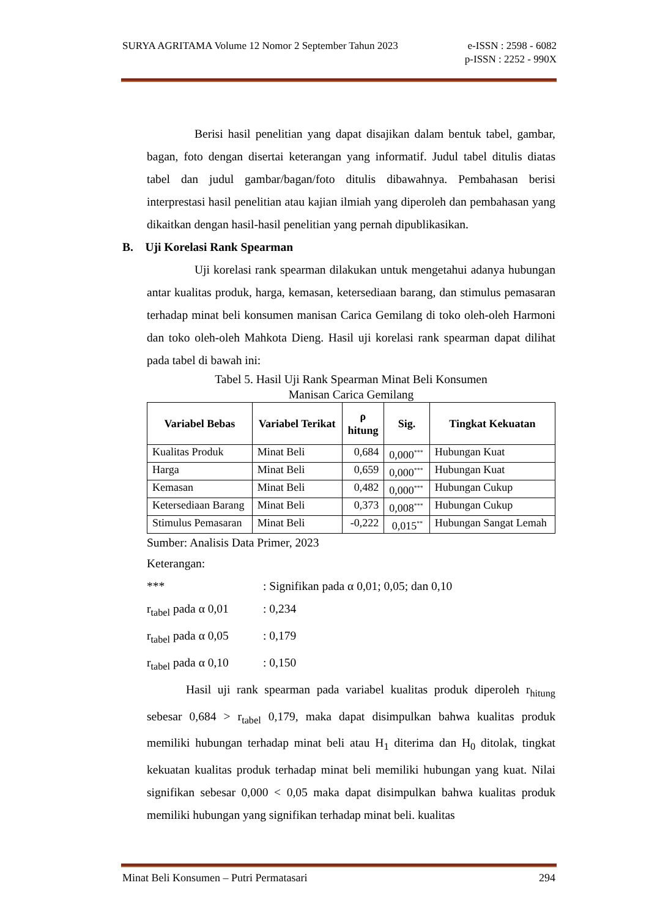SURYA AGRITAMA Volume 12 Nomor 2 September Tahun 2023 e-ISSN : 2598 - 6082
p-ISSN : 2252 - 990X
Berisi hasil penelitian yang dapat disajikan dalam bentuk tabel, gambar, bagan, foto dengan disertai keterangan yang informatif. Judul tabel ditulis diatas tabel dan judul gambar/bagan/foto ditulis dibawahnya. Pembahasan berisi interprestasi hasil penelitian atau kajian ilmiah yang diperoleh dan pembahasan yang dikaitkan dengan hasil-hasil penelitian yang pernah dipublikasikan.
B. Uji Korelasi Rank Spearman
Uji korelasi rank spearman dilakukan untuk mengetahui adanya hubungan antar kualitas produk, harga, kemasan, ketersediaan barang, dan stimulus pemasaran terhadap minat beli konsumen manisan Carica Gemilang di toko oleh-oleh Harmoni dan toko oleh-oleh Mahkota Dieng. Hasil uji korelasi rank spearman dapat dilihat pada tabel di bawah ini:
Tabel 5. Hasil Uji Rank Spearman Minat Beli Konsumen
Manisan Carica Gemilang
| Variabel Bebas | Variabel Terikat | ρ hitung | Sig. | Tingkat Kekuatan |
| --- | --- | --- | --- | --- |
| Kualitas Produk | Minat Beli | 0,684 | 0,000<sup>***</sup> | Hubungan Kuat |
| Harga | Minat Beli | 0,659 | 0,000<sup>***</sup> | Hubungan Kuat |
| Kemasan | Minat Beli | 0,482 | 0,000<sup>***</sup> | Hubungan Cukup |
| Ketersediaan Barang | Minat Beli | 0,373 | 0,008<sup>***</sup> | Hubungan Cukup |
| Stimulus Pemasaran | Minat Beli | -0,222 | 0,015<sup>**</sup> | Hubungan Sangat Lemah |
Sumber: Analisis Data Primer, 2023
Keterangan:
| *** | : Signifikan pada α 0,01; 0,05; dan 0,10 |
| r<sub>tabel</sub> pada α 0,01 | : 0,234 |
| r<sub>tabel</sub> pada α 0,05 | : 0,179 |
| r<sub>tabel</sub> pada α 0,10 | : 0,150 |
Hasil uji rank spearman pada variabel kualitas produk diperoleh r<sub>hitung</sub> sebesar 0,684 > r<sub>tabel</sub> 0,179, maka dapat disimpulkan bahwa kualitas produk memiliki hubungan terhadap minat beli atau H<sub>1</sub> diterima dan H<sub>0</sub> ditolak, tingkat kekuatan kualitas produk terhadap minat beli memiliki hubungan yang kuat. Nilai signifikan sebesar 0,000 < 0,05 maka dapat disimpulkan bahwa kualitas produk memiliki hubungan yang signifikan terhadap minat beli. kualitas
Minat Beli Konsumen – Putri Permatasari 294